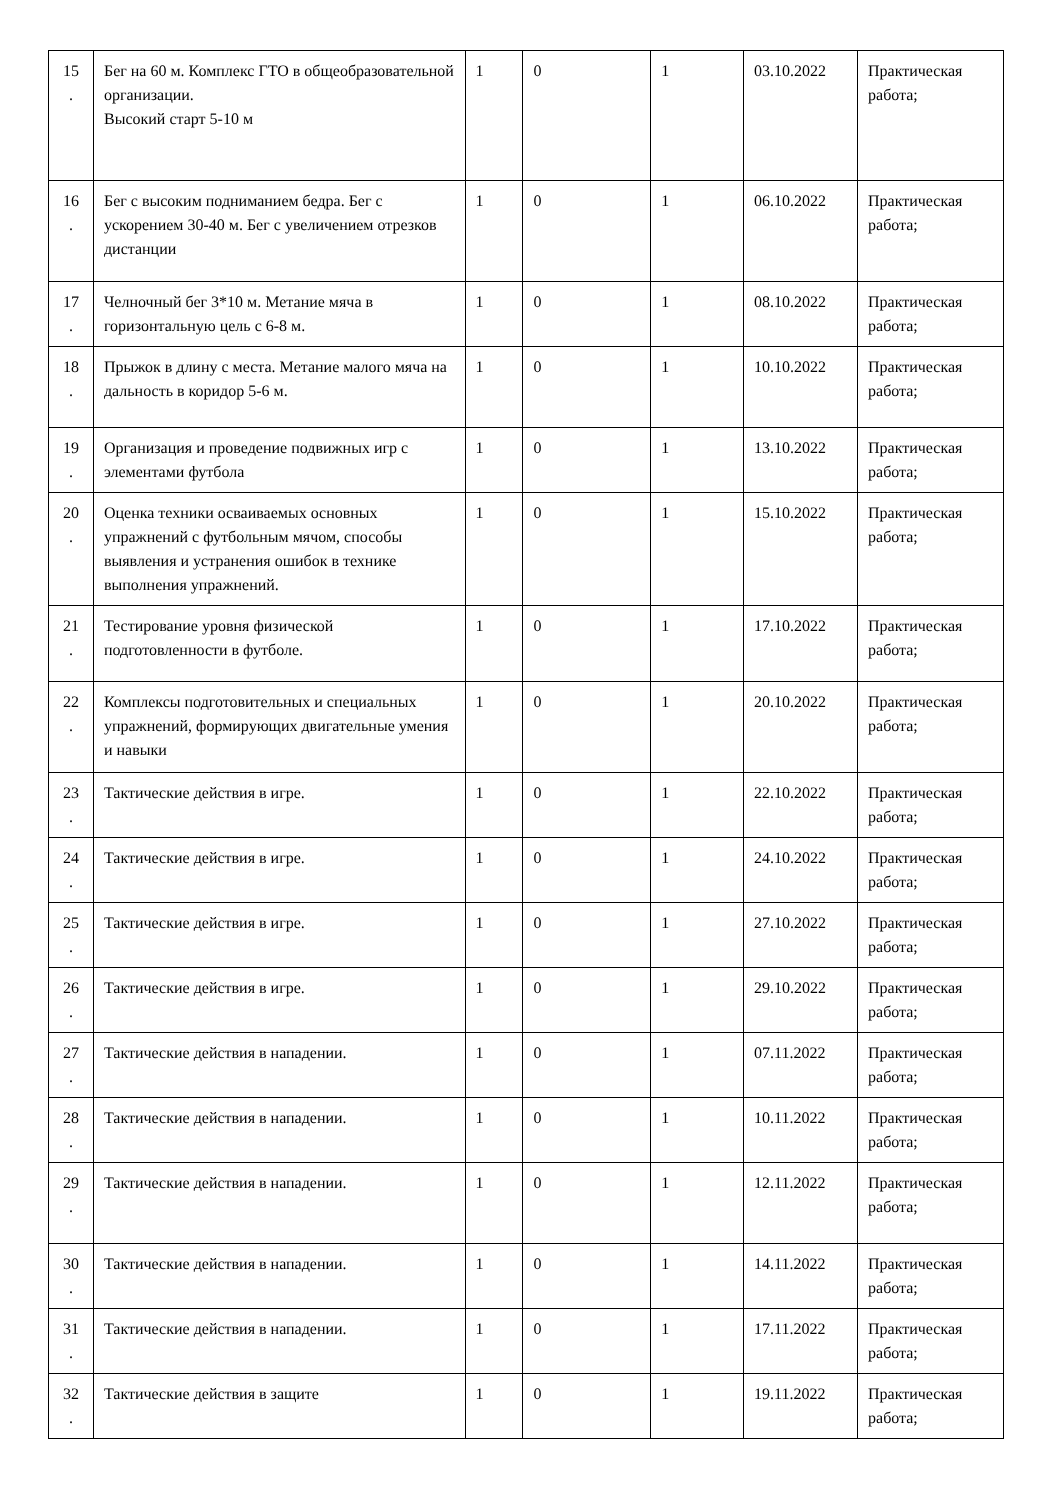| 15 . | Бег на 60 м. Комплекс ГТО в общеобразовательной организации. Высокий старт 5-10 м | 1 | 0 | 1 | 03.10.2022 | Практическая работа; |
| 16 . | Бег с высоким подниманием бедра. Бег с ускорением 30-40 м. Бег с увеличением отрезков дистанции | 1 | 0 | 1 | 06.10.2022 | Практическая работа; |
| 17 . | Челночный бег 3*10 м. Метание мяча в горизонтальную цель с 6-8 м. | 1 | 0 | 1 | 08.10.2022 | Практическая работа; |
| 18 . | Прыжок в длину с места. Метание малого мяча на дальность в коридор 5-6 м. | 1 | 0 | 1 | 10.10.2022 | Практическая работа; |
| 19 . | Организация и проведение подвижных игр с элементами футбола | 1 | 0 | 1 | 13.10.2022 | Практическая работа; |
| 20 . | Оценка техники осваиваемых основных упражнений с футбольным мячом, способы выявления и устранения ошибок в технике выполнения упражнений. | 1 | 0 | 1 | 15.10.2022 | Практическая работа; |
| 21 . | Тестирование уровня физической подготовленности в футболе. | 1 | 0 | 1 | 17.10.2022 | Практическая работа; |
| 22 . | Комплексы подготовительных и специальных упражнений, формирующих двигательные умения и навыки | 1 | 0 | 1 | 20.10.2022 | Практическая работа; |
| 23 . | Тактические действия в игре. | 1 | 0 | 1 | 22.10.2022 | Практическая работа; |
| 24 . | Тактические действия в игре. | 1 | 0 | 1 | 24.10.2022 | Практическая работа; |
| 25 . | Тактические действия в игре. | 1 | 0 | 1 | 27.10.2022 | Практическая работа; |
| 26 . | Тактические действия в игре. | 1 | 0 | 1 | 29.10.2022 | Практическая работа; |
| 27 . | Тактические действия в нападении. | 1 | 0 | 1 | 07.11.2022 | Практическая работа; |
| 28 . | Тактические действия в нападении. | 1 | 0 | 1 | 10.11.2022 | Практическая работа; |
| 29 . | Тактические действия в нападении. | 1 | 0 | 1 | 12.11.2022 | Практическая работа; |
| 30 . | Тактические действия в нападении. | 1 | 0 | 1 | 14.11.2022 | Практическая работа; |
| 31 . | Тактические действия в нападении. | 1 | 0 | 1 | 17.11.2022 | Практическая работа; |
| 32 . | Тактические действия в защите | 1 | 0 | 1 | 19.11.2022 | Практическая работа; |